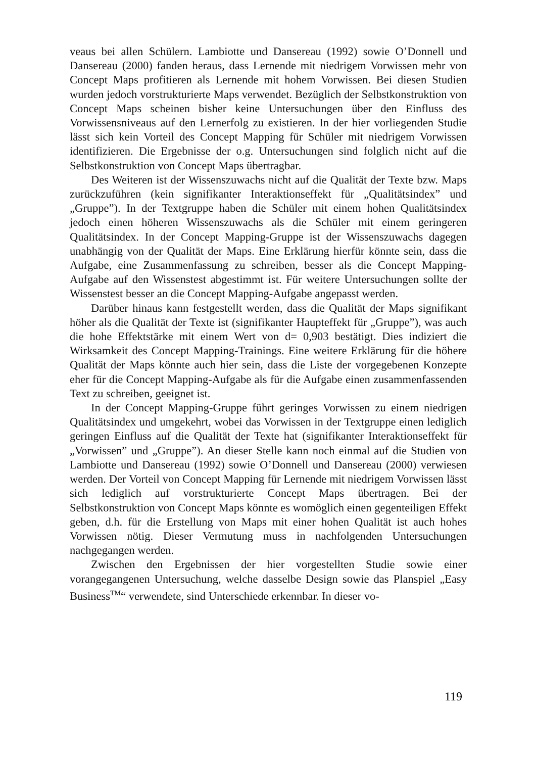veaus bei allen Schülern. Lambiotte und Dansereau (1992) sowie O’Donnell und Dansereau (2000) fanden heraus, dass Lernende mit niedrigem Vorwissen mehr von Concept Maps profitieren als Lernende mit hohem Vorwissen. Bei diesen Studien wurden jedoch vorstrukturierte Maps verwendet. Bezüglich der Selbstkonstruktion von Concept Maps scheinen bisher keine Untersuchungen über den Einfluss des Vorwissensniveaus auf den Lernerfolg zu existieren. In der hier vorliegenden Studie lässt sich kein Vorteil des Concept Mapping für Schüler mit niedrigem Vorwissen identifizieren. Die Ergebnisse der o.g. Untersuchungen sind folglich nicht auf die Selbstkonstruktion von Concept Maps übertragbar.
Des Weiteren ist der Wissenszuwachs nicht auf die Qualität der Texte bzw. Maps zurückzuführen (kein signifikanter Interaktionseffekt für „Qualitätsindex” und „Gruppe”). In der Textgruppe haben die Schüler mit einem hohen Qualitätsindex jedoch einen höheren Wissenszuwachs als die Schüler mit einem geringeren Qualitätsindex. In der Concept Mapping-Gruppe ist der Wissenszuwachs dagegen unabhängig von der Qualität der Maps. Eine Erklärung hierfür könnte sein, dass die Aufgabe, eine Zusammenfassung zu schreiben, besser als die Concept Mapping-Aufgabe auf den Wissenstest abgestimmt ist. Für weitere Untersuchungen sollte der Wissenstest besser an die Concept Mapping-Aufgabe angepasst werden.
Darüber hinaus kann festgestellt werden, dass die Qualität der Maps signifikant höher als die Qualität der Texte ist (signifikanter Haupteffekt für „Gruppe”), was auch die hohe Effektstärke mit einem Wert von d= 0,903 bestätigt. Dies indiziert die Wirksamkeit des Concept Mapping-Trainings. Eine weitere Erklärung für die höhere Qualität der Maps könnte auch hier sein, dass die Liste der vorgegebenen Konzepte eher für die Concept Mapping-Aufgabe als für die Aufgabe einen zusammenfassenden Text zu schreiben, geeignet ist.
In der Concept Mapping-Gruppe führt geringes Vorwissen zu einem niedrigen Qualitätsindex und umgekehrt, wobei das Vorwissen in der Textgruppe einen lediglich geringen Einfluss auf die Qualität der Texte hat (signifikanter Interaktionseffekt für „Vorwissen” und „Gruppe”). An dieser Stelle kann noch einmal auf die Studien von Lambiotte und Dansereau (1992) sowie O’Donnell und Dansereau (2000) verwiesen werden. Der Vorteil von Concept Mapping für Lernende mit niedrigem Vorwissen lässt sich lediglich auf vorstrukturierte Concept Maps übertragen. Bei der Selbstkonstruktion von Concept Maps könnte es womöglich einen gegenteiligen Effekt geben, d.h. für die Erstellung von Maps mit einer hohen Qualität ist auch hohes Vorwissen nötig. Dieser Vermutung muss in nachfolgenden Untersuchungen nachgegangen werden.
Zwischen den Ergebnissen der hier vorgestellten Studie sowie einer vorangegangenen Untersuchung, welche dasselbe Design sowie das Planspiel „Easy Business<sup>TM</sup>“ verwendete, sind Unterschiede erkennbar. In dieser vo-
119